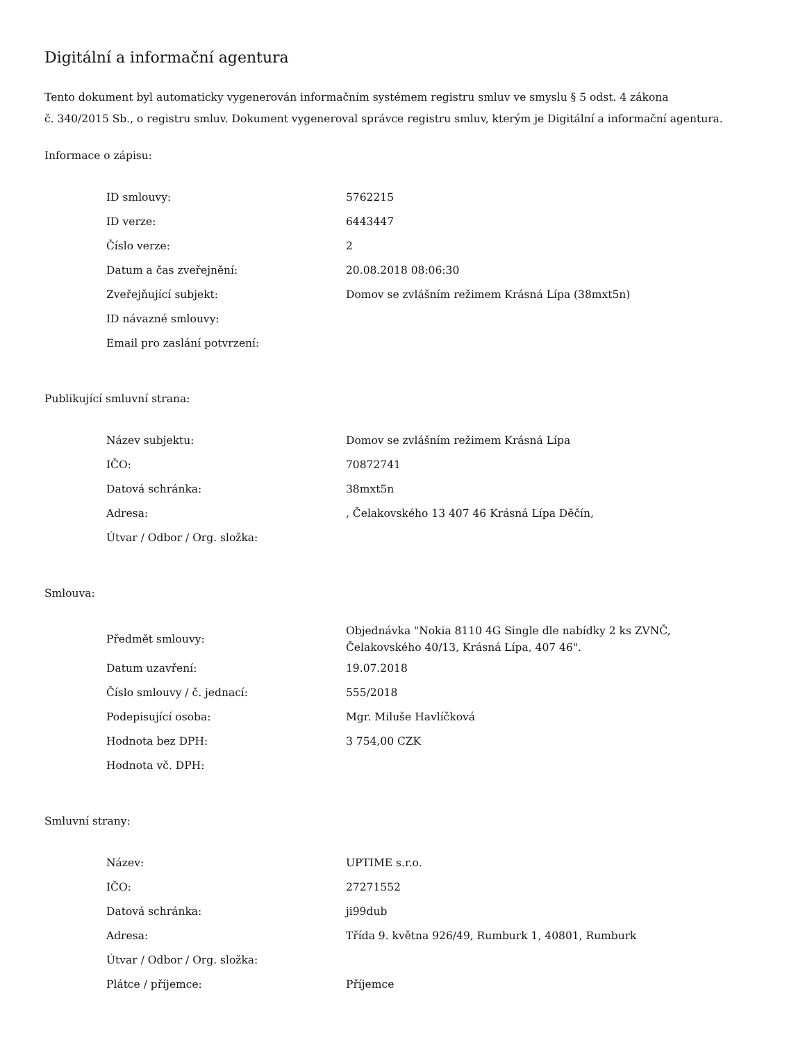Digitální a informační agentura
Tento dokument byl automaticky vygenerován informačním systémem registru smluv ve smyslu § 5 odst. 4 zákona
č. 340/2015 Sb., o registru smluv. Dokument vygeneroval správce registru smluv, kterým je Digitální a informační agentura.
Informace o zápisu:
| ID smlouvy: | 5762215 |
| ID verze: | 6443447 |
| Číslo verze: | 2 |
| Datum a čas zveřejnění: | 20.08.2018 08:06:30 |
| Zveřejňující subjekt: | Domov se zvlášním režimem Krásná Lípa (38mxt5n) |
| ID návazné smlouvy: | |
| Email pro zaslání potvrzení: | |
Publikující smluvní strana:
| Název subjektu: | Domov se zvlášním režimem Krásná Lípa |
| IČO: | 70872741 |
| Datová schránka: | 38mxt5n |
| Adresa: | , Čelakovského 13 407 46 Krásná Lípa Děčín, |
| Útvar / Odbor / Org. složka: | |
Smlouva:
| Předmět smlouvy: | Objednávka "Nokia 8110 4G Single dle nabídky 2 ks ZVNČ, Čelakovského 40/13, Krásná Lípa, 407 46". |
| Datum uzavření: | 19.07.2018 |
| Číslo smlouvy / č. jednací: | 555/2018 |
| Podepisující osoba: | Mgr. Miluše Havlíčková |
| Hodnota bez DPH: | 3 754,00 CZK |
| Hodnota vč. DPH: | |
Smluvní strany:
| Název: | UPTIME s.r.o. |
| IČO: | 27271552 |
| Datová schránka: | ji99dub |
| Adresa: | Třída 9. května 926/49, Rumburk 1, 40801, Rumburk |
| Útvar / Odbor / Org. složka: | |
| Plátce / příjemce: | Příjemce |